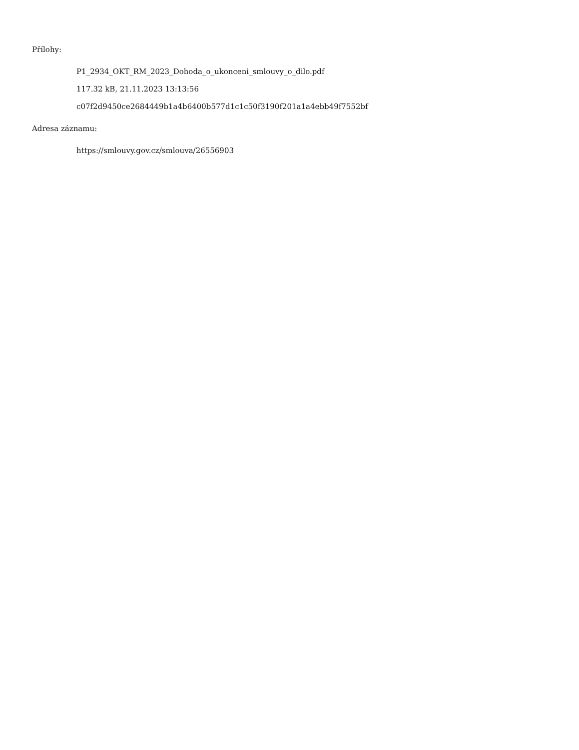Přílohy:
P1_2934_OKT_RM_2023_Dohoda_o_ukonceni_smlouvy_o_dilo.pdf
117.32 kB, 21.11.2023 13:13:56
c07f2d9450ce2684449b1a4b6400b577d1c1c50f3190f201a1a4ebb49f7552bf
Adresa záznamu:
https://smlouvy.gov.cz/smlouva/26556903